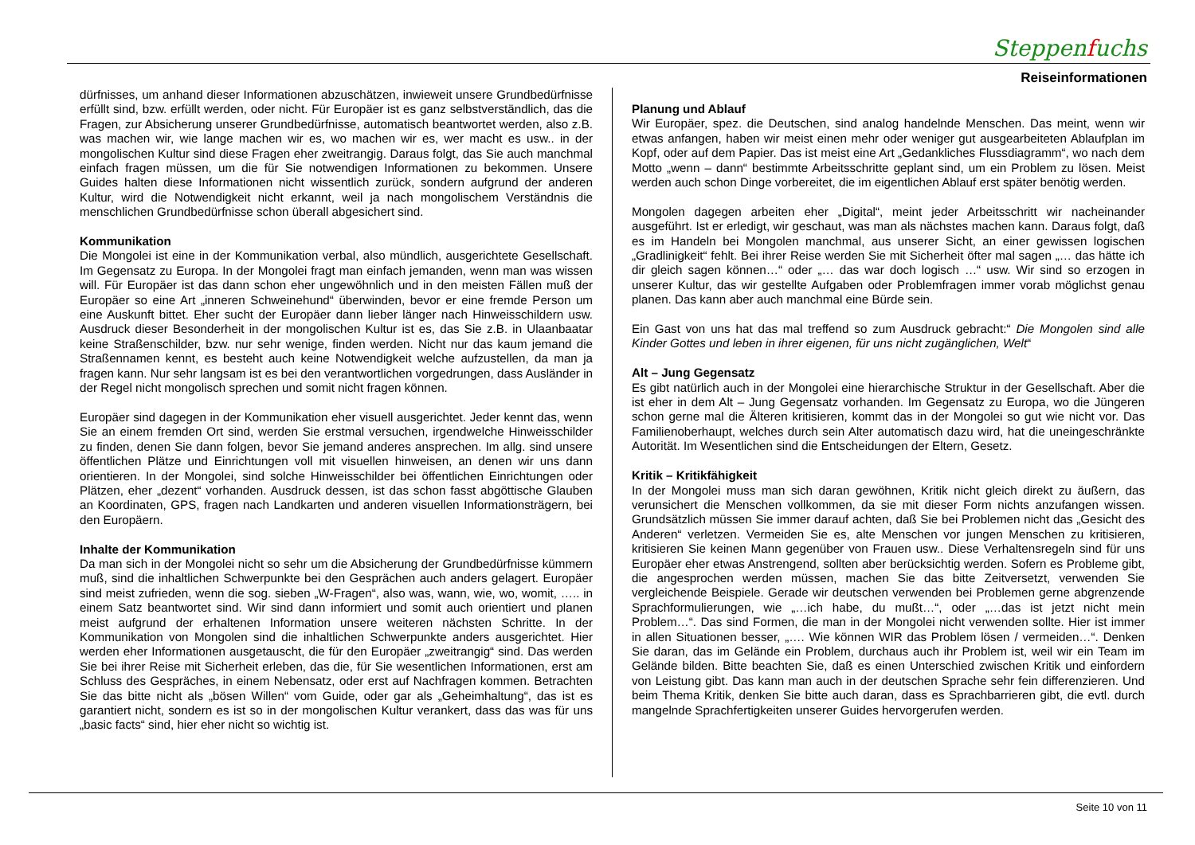Steppenfuchs
Reiseinformationen
dürfnisses, um anhand dieser Informationen abzuschätzen, inwieweit unsere Grundbedürfnisse erfüllt sind, bzw. erfüllt werden, oder nicht. Für Europäer ist es ganz selbstverständlich, das die Fragen, zur Absicherung unserer Grundbedürfnisse, automatisch beantwortet werden, also z.B. was machen wir, wie lange machen wir es, wo machen wir es, wer macht es usw.. in der mongolischen Kultur sind diese Fragen eher zweitrangig. Daraus folgt, das Sie auch manchmal einfach fragen müssen, um die für Sie notwendigen Informationen zu bekommen. Unsere Guides halten diese Informationen nicht wissentlich zurück, sondern aufgrund der anderen Kultur, wird die Notwendigkeit nicht erkannt, weil ja nach mongolischem Verständnis die menschlichen Grundbedürfnisse schon überall abgesichert sind.
Kommunikation
Die Mongolei ist eine in der Kommunikation verbal, also mündlich, ausgerichtete Gesellschaft. Im Gegensatz zu Europa. In der Mongolei fragt man einfach jemanden, wenn man was wissen will. Für Europäer ist das dann schon eher ungewöhnlich und in den meisten Fällen muß der Europäer so eine Art „inneren Schweinehund“ überwinden, bevor er eine fremde Person um eine Auskunft bittet. Eher sucht der Europäer dann lieber länger nach Hinweisschildern usw. Ausdruck dieser Besonderheit in der mongolischen Kultur ist es, das Sie z.B. in Ulaanbaatar keine Straßenschilder, bzw. nur sehr wenige, finden werden. Nicht nur das kaum jemand die Straßennamen kennt, es besteht auch keine Notwendigkeit welche aufzustellen, da man ja fragen kann. Nur sehr langsam ist es bei den verantwortlichen vorgedrungen, dass Ausländer in der Regel nicht mongolisch sprechen und somit nicht fragen können.
Europäer sind dagegen in der Kommunikation eher visuell ausgerichtet. Jeder kennt das, wenn Sie an einem fremden Ort sind, werden Sie erstmal versuchen, irgendwelche Hinweisschilder zu finden, denen Sie dann folgen, bevor Sie jemand anderes ansprechen. Im allg. sind unsere öffentlichen Plätze und Einrichtungen voll mit visuellen hinweisen, an denen wir uns dann orientieren. In der Mongolei, sind solche Hinweisschilder bei öffentlichen Einrichtungen oder Plätzen, eher „dezent“ vorhanden. Ausdruck dessen, ist das schon fasst abgöttische Glauben an Koordinaten, GPS, fragen nach Landkarten und anderen visuellen Informationsträgern, bei den Europäern.
Inhalte der Kommunikation
Da man sich in der Mongolei nicht so sehr um die Absicherung der Grundbedürfnisse kümmern muß, sind die inhaltlichen Schwerpunkte bei den Gesprächen auch anders gelagert. Europäer sind meist zufrieden, wenn die sog. sieben „W-Fragen“, also was, wann, wie, wo, womit, ….. in einem Satz beantwortet sind. Wir sind dann informiert und somit auch orientiert und planen meist aufgrund der erhaltenen Information unsere weiteren nächsten Schritte. In der Kommunikation von Mongolen sind die inhaltlichen Schwerpunkte anders ausgerichtet. Hier werden eher Informationen ausgetauscht, die für den Europäer „zweitrangig“ sind. Das werden Sie bei ihrer Reise mit Sicherheit erleben, das die, für Sie wesentlichen Informationen, erst am Schluss des Gespräches, in einem Nebensatz, oder erst auf Nachfragen kommen. Betrachten Sie das bitte nicht als „bösen Willen“ vom Guide, oder gar als „Geheimhaltung“, das ist es garantiert nicht, sondern es ist so in der mongolischen Kultur verankert, dass das was für uns „basic facts“ sind, hier eher nicht so wichtig ist.
Planung und Ablauf
Wir Europäer, spez. die Deutschen, sind analog handelnde Menschen. Das meint, wenn wir etwas anfangen, haben wir meist einen mehr oder weniger gut ausgearbeiteten Ablaufplan im Kopf, oder auf dem Papier. Das ist meist eine Art „Gedankliches Flussdiagramm“, wo nach dem Motto „wenn – dann“ bestimmte Arbeitsschritte geplant sind, um ein Problem zu lösen. Meist werden auch schon Dinge vorbereitet, die im eigentlichen Ablauf erst später benötig werden.
Mongolen dagegen arbeiten eher „Digital“, meint jeder Arbeitsschritt wir nacheinander ausgeführt. Ist er erledigt, wir geschaut, was man als nächstes machen kann. Daraus folgt, daß es im Handeln bei Mongolen manchmal, aus unserer Sicht, an einer gewissen logischen „Gradlinigkeit“ fehlt. Bei ihrer Reise werden Sie mit Sicherheit öfter mal sagen „… das hätte ich dir gleich sagen können…“ oder „… das war doch logisch …“ usw. Wir sind so erzogen in unserer Kultur, das wir gestellte Aufgaben oder Problemfragen immer vorab möglichst genau planen. Das kann aber auch manchmal eine Bürde sein.
Ein Gast von uns hat das mal treffend so zum Ausdruck gebracht:“ Die Mongolen sind alle Kinder Gottes und leben in ihrer eigenen, für uns nicht zugänglichen, Welt“
Alt – Jung Gegensatz
Es gibt natürlich auch in der Mongolei eine hierarchische Struktur in der Gesellschaft. Aber die ist eher in dem Alt – Jung Gegensatz vorhanden. Im Gegensatz zu Europa, wo die Jüngeren schon gerne mal die Älteren kritisieren, kommt das in der Mongolei so gut wie nicht vor. Das Familienoberhaupt, welches durch sein Alter automatisch dazu wird, hat die uneingeschränkte Autorität. Im Wesentlichen sind die Entscheidungen der Eltern, Gesetz.
Kritik – Kritikfähigkeit
In der Mongolei muss man sich daran gewöhnen, Kritik nicht gleich direkt zu äußern, das verunsichert die Menschen vollkommen, da sie mit dieser Form nichts anzufangen wissen. Grundsätzlich müssen Sie immer darauf achten, daß Sie bei Problemen nicht das „Gesicht des Anderen“ verletzen. Vermeiden Sie es, alte Menschen vor jungen Menschen zu kritisieren, kritisieren Sie keinen Mann gegenüber von Frauen usw.. Diese Verhaltensregeln sind für uns Europäer eher etwas Anstrengend, sollten aber berücksichtig werden. Sofern es Probleme gibt, die angesprochen werden müssen, machen Sie das bitte Zeitversetzt, verwenden Sie vergleichende Beispiele. Gerade wir deutschen verwenden bei Problemen gerne abgrenzende Sprachformulierungen, wie „…ich habe, du mußt…“, oder „…das ist jetzt nicht mein Problem…“. Das sind Formen, die man in der Mongolei nicht verwenden sollte. Hier ist immer in allen Situationen besser, „…. Wie können WIR das Problem lösen / vermeiden…“. Denken Sie daran, das im Gelände ein Problem, durchaus auch ihr Problem ist, weil wir ein Team im Gelände bilden. Bitte beachten Sie, daß es einen Unterschied zwischen Kritik und einfordern von Leistung gibt. Das kann man auch in der deutschen Sprache sehr fein differenzieren. Und beim Thema Kritik, denken Sie bitte auch daran, dass es Sprachbarrieren gibt, die evtl. durch mangelnde Sprachfertigkeiten unserer Guides hervorgerufen werden.
Seite 10 von 11